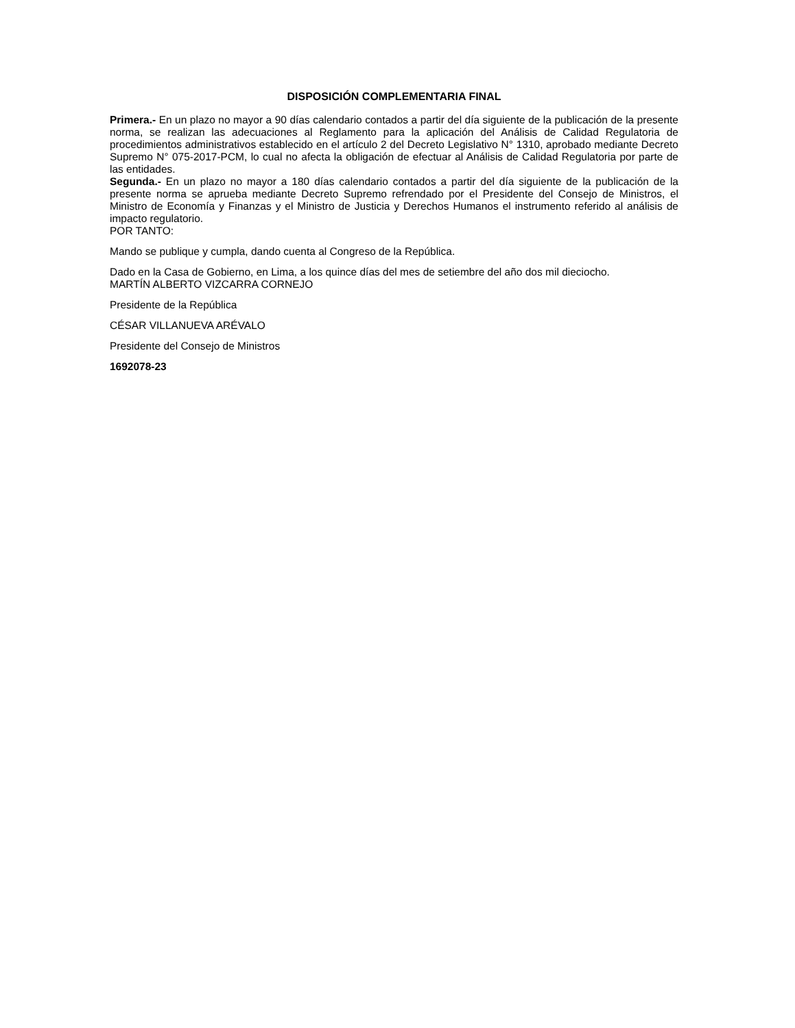DISPOSICIÓN COMPLEMENTARIA FINAL
Primera.- En un plazo no mayor a 90 días calendario contados a partir del día siguiente de la publicación de la presente norma, se realizan las adecuaciones al Reglamento para la aplicación del Análisis de Calidad Regulatoria de procedimientos administrativos establecido en el artículo 2 del Decreto Legislativo N° 1310, aprobado mediante Decreto Supremo N° 075-2017-PCM, lo cual no afecta la obligación de efectuar al Análisis de Calidad Regulatoria por parte de las entidades.
Segunda.- En un plazo no mayor a 180 días calendario contados a partir del día siguiente de la publicación de la presente norma se aprueba mediante Decreto Supremo refrendado por el Presidente del Consejo de Ministros, el Ministro de Economía y Finanzas y el Ministro de Justicia y Derechos Humanos el instrumento referido al análisis de impacto regulatorio.
POR TANTO:
Mando se publique y cumpla, dando cuenta al Congreso de la República.
Dado en la Casa de Gobierno, en Lima, a los quince días del mes de setiembre del año dos mil dieciocho.
MARTÍN ALBERTO VIZCARRA CORNEJO
Presidente de la República
CÉSAR VILLANUEVA ARÉVALO
Presidente del Consejo de Ministros
1692078-23